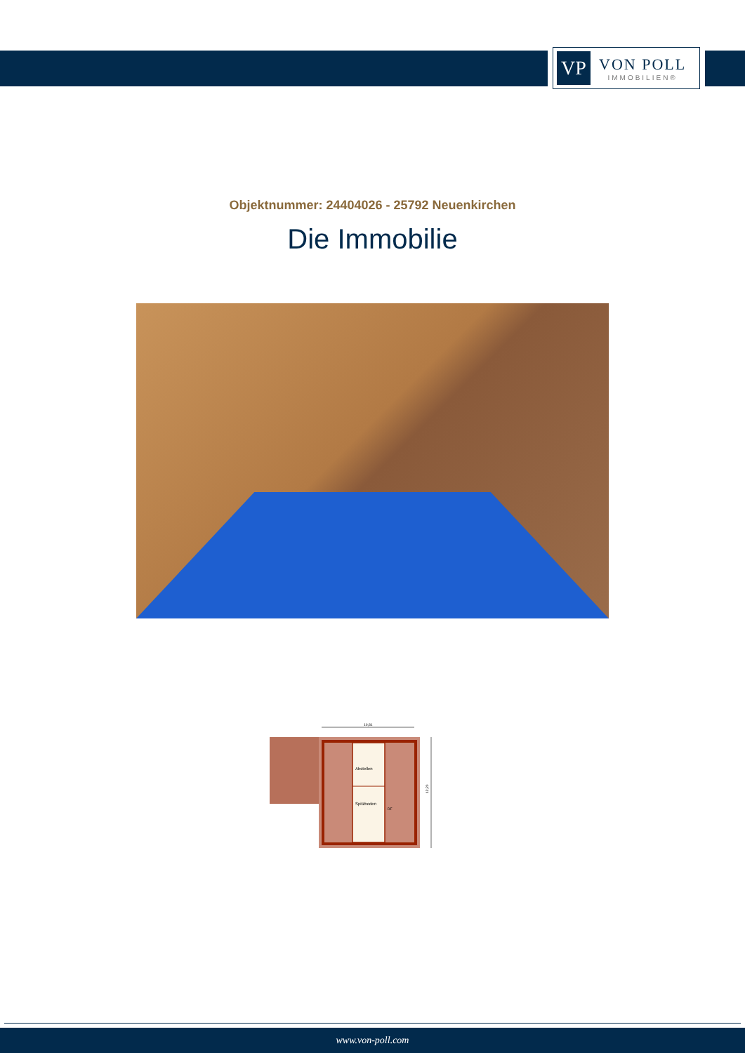VP
VON POLL
IMMOBILIEN®
Objektnummer: 24404026 - 25792 Neuenkirchen
Die Immobilie
10,81
Abstellen
Spitzboden
DF
12,20
www.von-poll.com